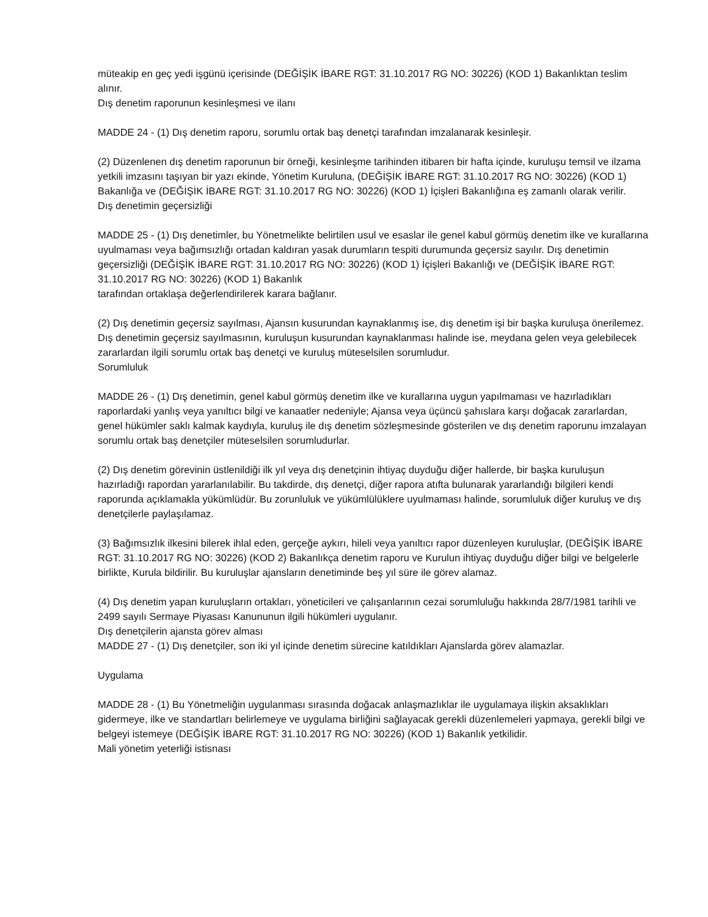müteakip en geç yedi işgünü içerisinde (DEĞİŞİK İBARE RGT: 31.10.2017 RG NO: 30226) (KOD 1) Bakanlıktan teslim alınır.
Dış denetim raporunun kesinleşmesi ve ilanı
MADDE 24 - (1) Dış denetim raporu, sorumlu ortak baş denetçi tarafından imzalanarak kesinleşir.
(2) Düzenlenen dış denetim raporunun bir örneği, kesinleşme tarihinden itibaren bir hafta içinde, kuruluşu temsil ve ilzama yetkili imzasını taşıyan bir yazı ekinde, Yönetim Kuruluna, (DEĞİŞİK İBARE RGT: 31.10.2017 RG NO: 30226) (KOD 1) Bakanlığa ve (DEĞİŞİK İBARE RGT: 31.10.2017 RG NO: 30226) (KOD 1) İçişleri Bakanlığına eş zamanlı olarak verilir.
Dış denetimin geçersizliği
MADDE 25 - (1) Dış denetimler, bu Yönetmelikte belirtilen usul ve esaslar ile genel kabul görmüş denetim ilke ve kurallarına uyulmaması veya bağımsızlığı ortadan kaldıran yasak durumların tespiti durumunda geçersiz sayılır. Dış denetimin geçersizliği (DEĞİŞİK İBARE RGT: 31.10.2017 RG NO: 30226) (KOD 1) İçişleri Bakanlığı ve (DEĞİŞİK İBARE RGT: 31.10.2017 RG NO: 30226) (KOD 1) Bakanlık
tarafından ortaklaşa değerlendirilerek karara bağlanır.
(2) Dış denetimin geçersiz sayılması, Ajansın kusurundan kaynaklanmış ise, dış denetim işi bir başka kuruluşa önerilemez. Dış denetimin geçersiz sayılmasının, kuruluşun kusurundan kaynaklanması halinde ise, meydana gelen veya gelebilecek zararlardan ilgili sorumlu ortak baş denetçi ve kuruluş müteselsilen sorumludur.
Sorumluluk
MADDE 26 - (1) Dış denetimin, genel kabul görmüş denetim ilke ve kurallarına uygun yapılmaması ve hazırladıkları raporlardaki yanlış veya yanıltıcı bilgi ve kanaatler nedeniyle; Ajansa veya üçüncü şahıslara karşı doğacak zararlardan, genel hükümler saklı kalmak kaydıyla, kuruluş ile dış denetim sözleşmesinde gösterilen ve dış denetim raporunu imzalayan sorumlu ortak baş denetçiler müteselsilen sorumludurlar.
(2) Dış denetim görevinin üstlenildiği ilk yıl veya dış denetçinin ihtiyaç duyduğu diğer hallerde, bir başka kuruluşun hazırladığı rapordan yararlanılabilir. Bu takdirde, dış denetçi, diğer rapora atıfta bulunarak yararlandığı bilgileri kendi raporunda açıklamakla yükümlüdür. Bu zorunluluk ve yükümlülüklere uyulmaması halinde, sorumluluk diğer kuruluş ve dış denetçilerle paylaşılamaz.
(3) Bağımsızlık ilkesini bilerek ihlal eden, gerçeğe aykırı, hileli veya yanıltıcı rapor düzenleyen kuruluşlar, (DEĞİŞİK İBARE RGT: 31.10.2017 RG NO: 30226) (KOD 2) Bakanlıkça denetim raporu ve Kurulun ihtiyaç duyduğu diğer bilgi ve belgelerle birlikte, Kurula bildirilir. Bu kuruluşlar ajansların denetiminde beş yıl süre ile görev alamaz.
(4) Dış denetim yapan kuruluşların ortakları, yöneticileri ve çalışanlarının cezai sorumluluğu hakkında 28/7/1981 tarihli ve 2499 sayılı Sermaye Piyasası Kanununun ilgili hükümleri uygulanır.
Dış denetçilerin ajansta görev alması
MADDE 27 - (1) Dış denetçiler, son iki yıl içinde denetim sürecine katıldıkları Ajanslarda görev alamazlar.
Uygulama
MADDE 28 - (1) Bu Yönetmeliğin uygulanması sırasında doğacak anlaşmazlıklar ile uygulamaya ilişkin aksaklıkları gidermeye, ilke ve standartları belirlemeye ve uygulama birliğini sağlayacak gerekli düzenlemeleri yapmaya, gerekli bilgi ve belgeyi istemeye (DEĞİŞİK İBARE RGT: 31.10.2017 RG NO: 30226) (KOD 1) Bakanlık yetkilidir.
Mali yönetim yeterliği istisnası